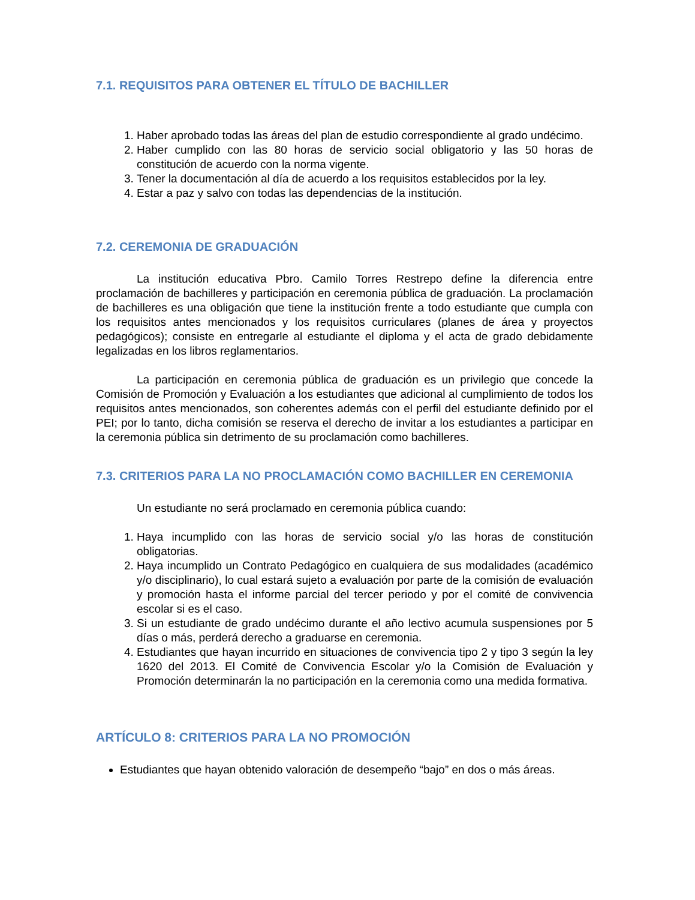7.1. REQUISITOS PARA OBTENER EL TÍTULO DE BACHILLER
1. Haber aprobado todas las áreas del plan de estudio correspondiente al grado undécimo.
2. Haber cumplido con las 80 horas de servicio social obligatorio y las 50 horas de constitución de acuerdo con la norma vigente.
3. Tener la documentación al día de acuerdo a los requisitos establecidos por la ley.
4. Estar a paz y salvo con todas las dependencias de la institución.
7.2. CEREMONIA DE GRADUACIÓN
La institución educativa Pbro. Camilo Torres Restrepo define la diferencia entre proclamación de bachilleres y participación en ceremonia pública de graduación. La proclamación de bachilleres es una obligación que tiene la institución frente a todo estudiante que cumpla con los requisitos antes mencionados y los requisitos curriculares (planes de área y proyectos pedagógicos); consiste en entregarle al estudiante el diploma y el acta de grado debidamente legalizadas en los libros reglamentarios.
La participación en ceremonia pública de graduación es un privilegio que concede la Comisión de Promoción y Evaluación a los estudiantes que adicional al cumplimiento de todos los requisitos antes mencionados, son coherentes además con el perfil del estudiante definido por el PEI; por lo tanto, dicha comisión se reserva el derecho de invitar a los estudiantes a participar en la ceremonia pública sin detrimento de su proclamación como bachilleres.
7.3. CRITERIOS PARA LA NO PROCLAMACIÓN COMO BACHILLER EN CEREMONIA
Un estudiante no será proclamado en ceremonia pública cuando:
1. Haya incumplido con las horas de servicio social y/o las horas de constitución obligatorias.
2. Haya incumplido un Contrato Pedagógico en cualquiera de sus modalidades (académico y/o disciplinario), lo cual estará sujeto a evaluación por parte de la comisión de evaluación y promoción hasta el informe parcial del tercer periodo y por el comité de convivencia escolar si es el caso.
3. Si un estudiante de grado undécimo durante el año lectivo acumula suspensiones por 5 días o más, perderá derecho a graduarse en ceremonia.
4. Estudiantes que hayan incurrido en situaciones de convivencia tipo 2 y tipo 3 según la ley 1620 del 2013. El Comité de Convivencia Escolar y/o la Comisión de Evaluación y Promoción determinarán la no participación en la ceremonia como una medida formativa.
ARTÍCULO 8: CRITERIOS PARA LA NO PROMOCIÓN
Estudiantes que hayan obtenido valoración de desempeño “bajo” en dos o más áreas.